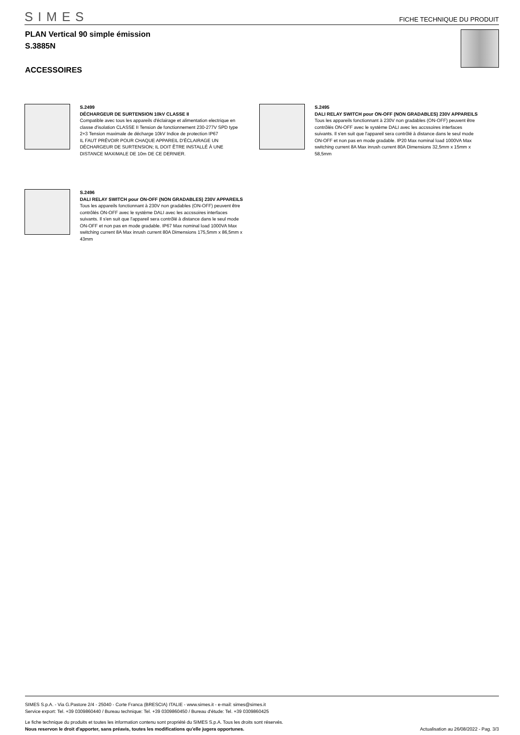SIMES
FICHE TECHNIQUE DU PRODUIT
PLAN Vertical 90 simple émission
S.3885N
ACCESSOIRES
S.2499
DÉCHARGEUR DE SURTENSION 10kV CLASSE II
Compatible avec tous les appareils d'éclairage et alimentation electrique en classe d'isolation CLASSE II Tension de fonctionnement 230-277V SPD type 2+3 Tension maximale de décharge 10kV Indice de protection IP67
IL FAUT PRÉVOIR POUR CHAQUE APPAREIL D'ÉCLAIRAGE UN DÉCHARGEUR DE SURTENSION; IL DOIT ÊTRE INSTALLÉ À UNE DISTANCE MAXIMALE DE 10m DE CE DERNIER.
S.2495
DALI RELAY SWITCH pour ON-OFF (NON GRADABLES) 230V APPAREILS
Tous les appareils fonctionnant à 230V non gradables (ON-OFF) peuvent être contrôlés ON-OFF avec le système DALI avec les accssoires interfaces suivants. Il s'en suit que l'appareil sera contrôlé à distance dans le seul mode ON-OFF et non pas en mode gradable. IP20 Max nominal load 1000VA Max switching current 8A Max inrush current 80A Dimensions 32,5mm x 15mm x 58,5mm
S.2496
DALI RELAY SWITCH pour ON-OFF (NON GRADABLES) 230V APPAREILS
Tous les appareils fonctionnant à 230V non gradables (ON-OFF) peuvent être contrôlés ON-OFF avec le système DALI avec les accssoires interfaces suivants. Il s'en suit que l'appareil sera contrôlé à distance dans le seul mode ON-OFF et non pas en mode gradable. IP67 Max nominal load 1000VA Max switching current 8A Max inrush current 80A Dimensions 175,5mm x 86,5mm x 43mm
SIMES S.p.A. - Via G.Pastore 2/4 - 25040 - Corte Franca (BRESCIA) ITALIE - www.simes.it - e-mail: simes@simes.it
Service export: Tel. +39 0309860440 / Bureau technique: Tel. +39 0309860450 / Bureau d'étude: Tel. +39 0309860425
Le fiche technique du produits et toutes les information contenu sont propriété du SIMES S.p.A. Tous les droits sont réservés.
Nous reservon le droit d'apporter, sans préavis, toutes les modifications qu'elle jugera opportunes. Actualisation au 26/08/2022 - Pag. 3/3